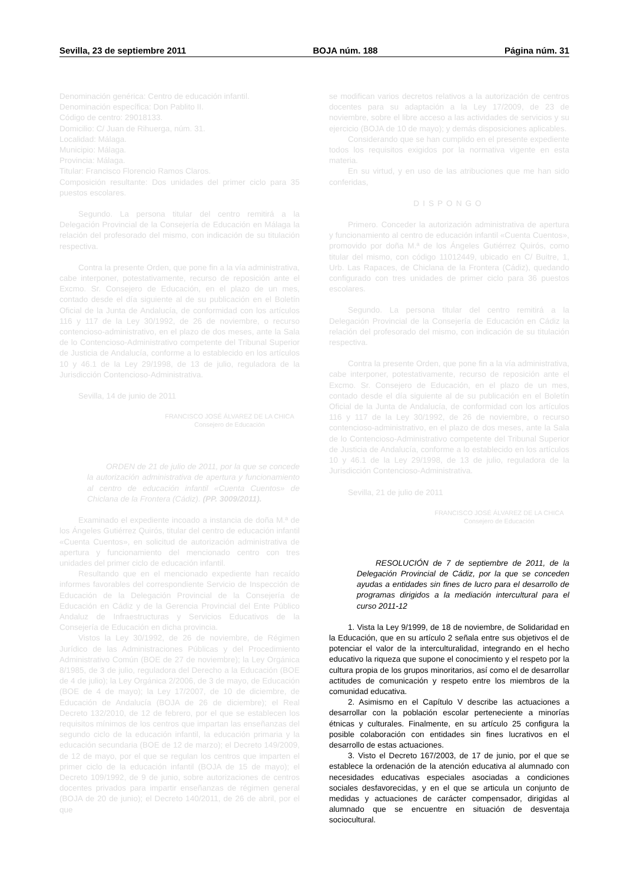Sevilla, 23 de septiembre 2011 BOJA núm. 188 Página núm. 31
Denominación genérica: Centro de educación infantil.
Denominación específica: Don Pablito II.
Código de centro: 29018133.
Domicilio: C/ Juan de Rihuerga, núm. 31.
Localidad: Málaga.
Municipio: Málaga.
Provincia: Málaga.
Titular: Francisco Florencio Ramos Claros.
Composición resultante: Dos unidades del primer ciclo para 35 puestos escolares.
Segundo. La persona titular del centro remitirá a la Delegación Provincial de la Consejería de Educación en Málaga la relación del profesorado del mismo, con indicación de su titulación respectiva.
Contra la presente Orden, que pone fin a la vía administrativa, cabe interponer, potestativamente, recurso de reposición ante el Excmo. Sr. Consejero de Educación, en el plazo de un mes, contado desde el día siguiente al de su publicación en el Boletín Oficial de la Junta de Andalucía, de conformidad con los artículos 116 y 117 de la Ley 30/1992, de 26 de noviembre, o recurso contencioso-administrativo, en el plazo de dos meses, ante la Sala de lo Contencioso-Administrativo competente del Tribunal Superior de Justicia de Andalucía, conforme a lo establecido en los artículos 10 y 46.1 de la Ley 29/1998, de 13 de julio, reguladora de la Jurisdicción Contencioso-Administrativa.
Sevilla, 14 de junio de 2011
FRANCISCO JOSÉ ÁLVAREZ DE LA CHICA
Consejero de Educación
ORDEN de 21 de julio de 2011, por la que se concede la autorización administrativa de apertura y funcionamiento al centro de educación infantil «Cuenta Cuentos» de Chiclana de la Frontera (Cádiz). (PP. 3009/2011).
Examinado el expediente incoado a instancia de doña M.ª de los Ángeles Gutiérrez Quirós, titular del centro de educación infantil «Cuenta Cuentos», en solicitud de autorización administrativa de apertura y funcionamiento del mencionado centro con tres unidades del primer ciclo de educación infantil.
Resultando que en el mencionado expediente han recaído informes favorables del correspondiente Servicio de Inspección de Educación de la Delegación Provincial de la Consejería de Educación en Cádiz y de la Gerencia Provincial del Ente Público Andaluz de Infraestructuras y Servicios Educativos de la Consejería de Educación en dicha provincia.
Vistos la Ley 30/1992, de 26 de noviembre, de Régimen Jurídico de las Administraciones Públicas y del Procedimiento Administrativo Común (BOE de 27 de noviembre); la Ley Orgánica 8/1985, de 3 de julio, reguladora del Derecho a la Educación (BOE de 4 de julio); la Ley Orgánica 2/2006, de 3 de mayo, de Educación (BOE de 4 de mayo); la Ley 17/2007, de 10 de diciembre, de Educación de Andalucía (BOJA de 26 de diciembre); el Real Decreto 132/2010, de 12 de febrero, por el que se establecen los requisitos mínimos de los centros que impartan las enseñanzas del segundo ciclo de la educación infantil, la educación primaria y la educación secundaria (BOE de 12 de marzo); el Decreto 149/2009, de 12 de mayo, por el que se regulan los centros que imparten el primer ciclo de la educación infantil (BOJA de 15 de mayo); el Decreto 109/1992, de 9 de junio, sobre autorizaciones de centros docentes privados para impartir enseñanzas de régimen general (BOJA de 20 de junio); el Decreto 140/2011, de 26 de abril, por el que
se modifican varios decretos relativos a la autorización de centros docentes para su adaptación a la Ley 17/2009, de 23 de noviembre, sobre el libre acceso a las actividades de servicios y su ejercicio (BOJA de 10 de mayo); y demás disposiciones aplicables.
Considerando que se han cumplido en el presente expediente todos los requisitos exigidos por la normativa vigente en esta materia.
En su virtud, y en uso de las atribuciones que me han sido conferidas,
DISPONGO
Primero. Conceder la autorización administrativa de apertura y funcionamiento al centro de educación infantil «Cuenta Cuentos», promovido por doña M.ª de los Ángeles Gutiérrez Quirós, como titular del mismo, con código 11012449, ubicado en C/ Buitre, 1, Urb. Las Rapaces, de Chiclana de la Frontera (Cádiz), quedando configurado con tres unidades de primer ciclo para 36 puestos escolares.
Segundo. La persona titular del centro remitirá a la Delegación Provincial de la Consejería de Educación en Cádiz la relación del profesorado del mismo, con indicación de su titulación respectiva.
Contra la presente Orden, que pone fin a la vía administrativa, cabe interponer, potestativamente, recurso de reposición ante el Excmo. Sr. Consejero de Educación, en el plazo de un mes, contado desde el día siguiente al de su publicación en el Boletín Oficial de la Junta de Andalucía, de conformidad con los artículos 116 y 117 de la Ley 30/1992, de 26 de noviembre, o recurso contencioso-administrativo, en el plazo de dos meses, ante la Sala de lo Contencioso-Administrativo competente del Tribunal Superior de Justicia de Andalucía, conforme a lo establecido en los artículos 10 y 46.1 de la Ley 29/1998, de 13 de julio, reguladora de la Jurisdicción Contencioso-Administrativa.
Sevilla, 21 de julio de 2011
FRANCISCO JOSÉ ÁLVAREZ DE LA CHICA
Consejero de Educación
RESOLUCIÓN de 7 de septiembre de 2011, de la Delegación Provincial de Cádiz, por la que se conceden ayudas a entidades sin fines de lucro para el desarrollo de programas dirigidos a la mediación intercultural para el curso 2011-12
1. Vista la Ley 9/1999, de 18 de noviembre, de Solidaridad en la Educación, que en su artículo 2 señala entre sus objetivos el de potenciar el valor de la interculturalidad, integrando en el hecho educativo la riqueza que supone el conocimiento y el respeto por la cultura propia de los grupos minoritarios, así como el de desarrollar actitudes de comunicación y respeto entre los miembros de la comunidad educativa.
2. Asimismo en el Capítulo V describe las actuaciones a desarrollar con la población escolar perteneciente a minorías étnicas y culturales. Finalmente, en su artículo 25 configura la posible colaboración con entidades sin fines lucrativos en el desarrollo de estas actuaciones.
3. Visto el Decreto 167/2003, de 17 de junio, por el que se establece la ordenación de la atención educativa al alumnado con necesidades educativas especiales asociadas a condiciones sociales desfavorecidas, y en el que se articula un conjunto de medidas y actuaciones de carácter compensador, dirigidas al alumnado que se encuentre en situación de desventaja sociocultural.